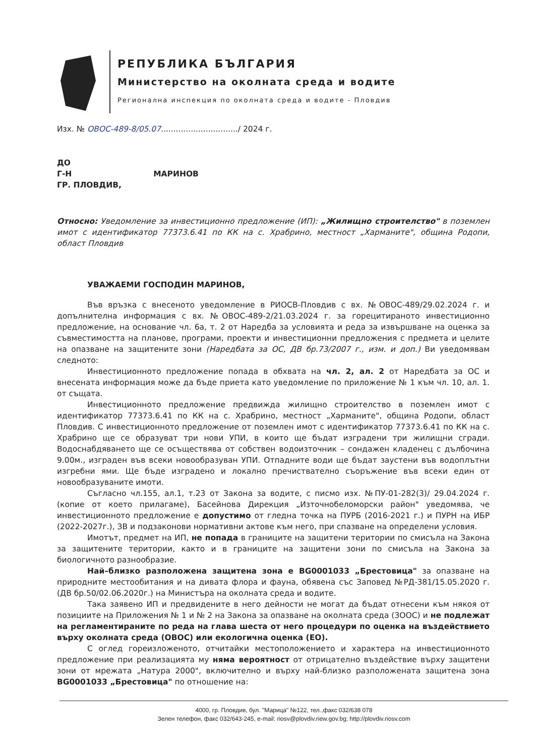РЕПУБЛИКА БЪЛГАРИЯ
Министерство на околната среда и водите
Регионална инспекция по околната среда и водите - Пловдив
Изх. № ОВОС-489-8/05.07.............................../ 2024 г.
ДО
Г-Н МАРИНОВ
ГР. ПЛОВДИВ,
Относно: Уведомление за инвестиционно предложение (ИП): „Жилищно строителство" в поземлен имот с идентификатор 77373.6.41 по КК на с. Храбрино, местност „Харманите", община Родопи, област Пловдив
УВАЖАЕМИ ГОСПОДИН МАРИНОВ,
Във връзка с внесеното уведомление в РИОСВ-Пловдив с вх. №ОВОС-489/29.02.2024 г. и допълнителна информация с вх. №ОВОС-489-2/21.03.2024 г. за горецитираното инвестиционно предложение, на основание чл. 6а, т. 2 от Наредба за условията и реда за извършване на оценка за съвместимостта на планове, програми, проекти и инвестиционни предложения с предмета и целите на опазване на защитените зони (Наредбата за ОС, ДВ бр.73/2007 г., изм. и доп.) Ви уведомявам следното:
Инвестиционното предложение попада в обхвата на чл. 2, ал. 2 от Наредбата за ОС и внесената информация може да бъде приета като уведомление по приложение № 1 към чл. 10, ал. 1. от същата.
Инвестиционното предложение предвижда жилищно строителство в поземлен имот с идентификатор 77373.6.41 по КК на с. Храбрино, местност „Харманите", община Родопи, област Пловдив. С инвестиционното предложение от поземлен имот с идентификатор 77373.6.41 по КК на с. Храбрино ще се образуват три нови УПИ, в които ще бъдат изградени три жилищни сгради. Водоснабдяването ще се осъществява от собствен водоизточник – сондажен кладенец с дълбочина 9.00м., изграден във всеки новообразуван УПИ. Отпадните води ще бъдат заустени във водоплътни изгребни ями. Ще бъде изградено и локално пречиствателно съоръжение във всеки един от новообразуваните имоти.
Съгласно чл.155, ал.1, т.23 от Закона за водите, с писмо изх. №ПУ-01-282(3)/ 29.04.2024 г. (копие от което прилагаме), Басейнова Дирекция „Източнобеломорски район" уведомява, че инвестиционното предложение е допустимо от гледна точка на ПУРБ (2016-2021 г.) и ПУРН на ИБР (2022-2027г.), ЗВ и подзаконови нормативни актове към него, при спазване на определени условия.
Имотът, предмет на ИП, не попада в границите на защитени територии по смисъла на Закона за защитените територии, както и в границите на защитени зони по смисъла на Закона за биологичното разнообразие.
Най–близко разположена защитена зона е BG0001033 „Брестовица" за опазване на природните местообитания и на дивата флора и фауна, обявена със Заповед №РД-381/15.05.2020 г. (ДВ бр.50/02.06.2020г.) на Министъра на околната среда и водите.
Така заявено ИП и предвидените в него дейности не могат да бъдат отнесени към някоя от позициите на Приложения № 1 и № 2 на Закона за опазване на околната среда (ЗООС) и не подлежат на регламентираните по реда на глава шеста от него процедури по оценка на въздействието върху околната среда (ОВОС) или екологична оценка (ЕО).
С оглед гореизложеното, отчитайки местоположението и характера на инвестиционното предложение при реализацията му няма вероятност от отрицателно въздействие върху защитени зони от мрежата „Натура 2000", включително и върху най-близко разположената защитена зона BG0001033 „Брестовица" по отношение на:
4000, гр. Пловдив, бул. "Марица" №122, тел.,факс 032/638 078
Зелен телефон, факс 032/643-245, e-mail: riosv@plovdiv.riew.gov.bg; http://plovdiv.riosv.com